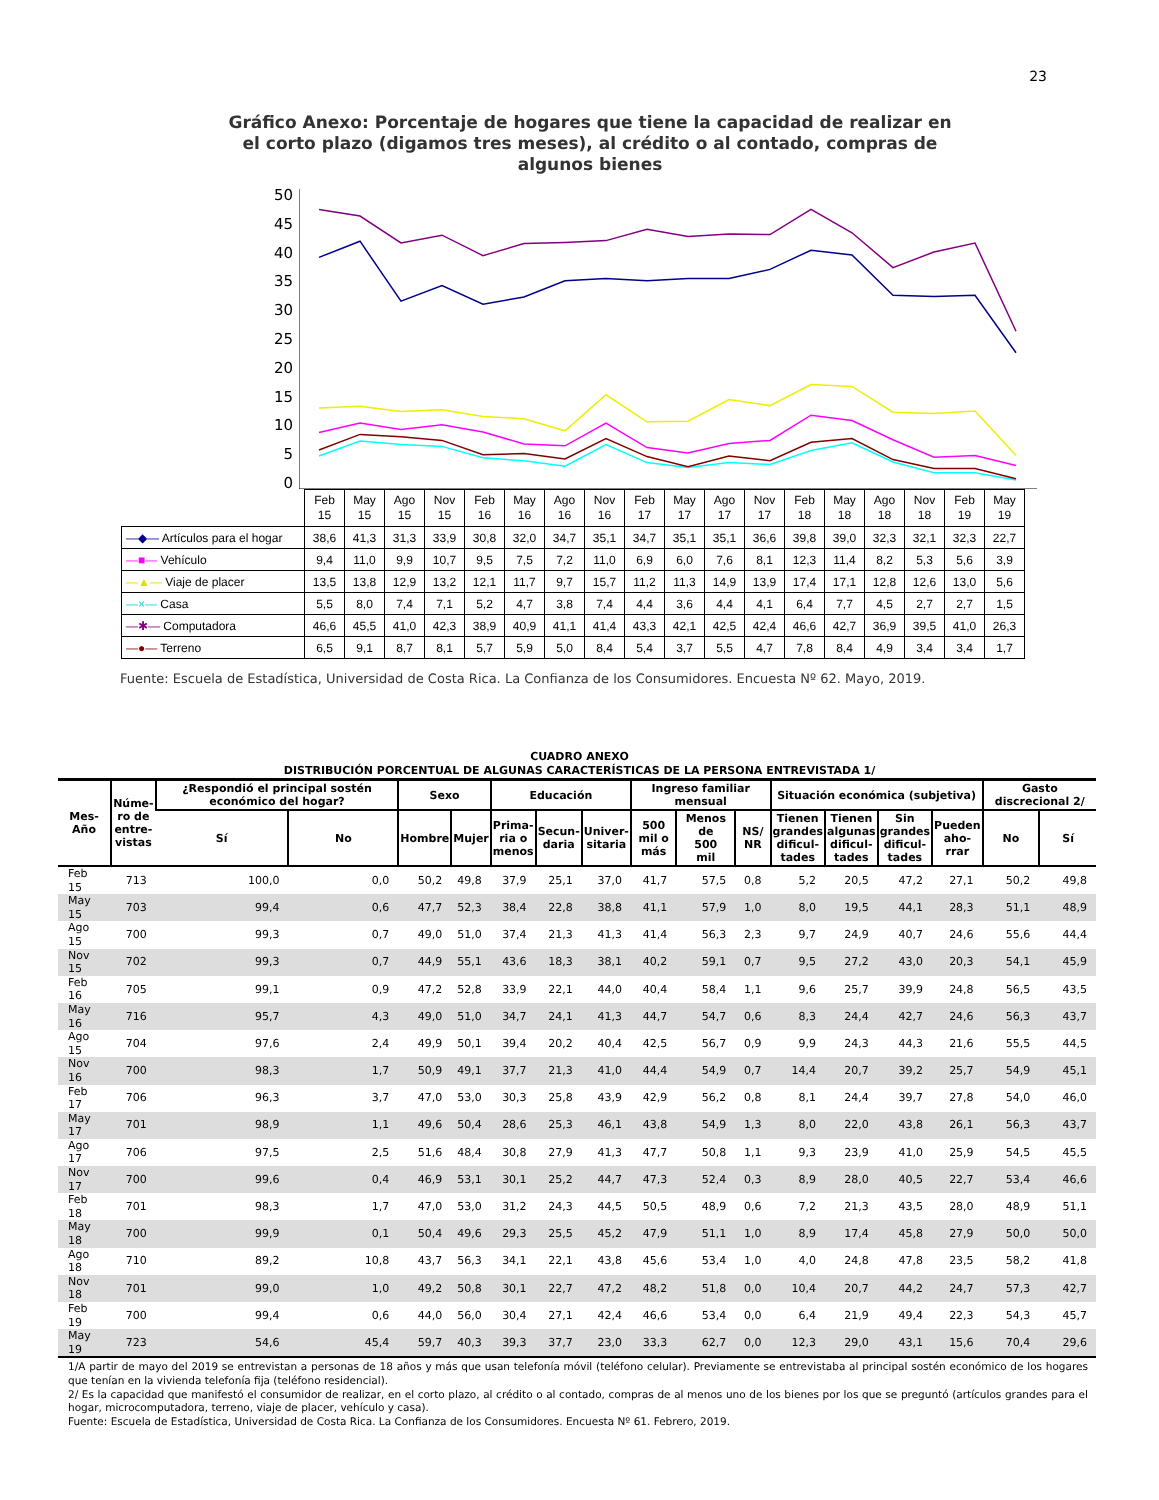23
Gráfico Anexo: Porcentaje de hogares que tiene la capacidad de realizar en el corto plazo (digamos tres meses), al crédito o al contado, compras de algunos bienes
50
45
40
35
30
25
20
15
10
5
0
| | Feb 15 | May 15 | Ago 15 | Nov 15 | Feb 16 | May 16 | Ago 16 | Nov 16 | Feb 17 | May 17 | Ago 17 | Nov 17 | Feb 18 | May 18 | Ago 18 | Nov 18 | Feb 19 | May 19 |
| —◆— Artículos para el hogar | 38,6 | 41,3 | 31,3 | 33,9 | 30,8 | 32,0 | 34,7 | 35,1 | 34,7 | 35,1 | 35,1 | 36,6 | 39,8 | 39,0 | 32,3 | 32,1 | 32,3 | 22,7 |
| —■— Vehículo | 9,4 | 11,0 | 9,9 | 10,7 | 9,5 | 7,5 | 7,2 | 11,0 | 6,9 | 6,0 | 7,6 | 8,1 | 12,3 | 11,4 | 8,2 | 5,3 | 5,6 | 3,9 |
| —▲— Viaje de placer | 13,5 | 13,8 | 12,9 | 13,2 | 12,1 | 11,7 | 9,7 | 15,7 | 11,2 | 11,3 | 14,9 | 13,9 | 17,4 | 17,1 | 12,8 | 12,6 | 13,0 | 5,6 |
| —×— Casa | 5,5 | 8,0 | 7,4 | 7,1 | 5,2 | 4,7 | 3,8 | 7,4 | 4,4 | 3,6 | 4,4 | 4,1 | 6,4 | 7,7 | 4,5 | 2,7 | 2,7 | 1,5 |
| —✱— Computadora | 46,6 | 45,5 | 41,0 | 42,3 | 38,9 | 40,9 | 41,1 | 41,4 | 43,3 | 42,1 | 42,5 | 42,4 | 46,6 | 42,7 | 36,9 | 39,5 | 41,0 | 26,3 |
| —●— Terreno | 6,5 | 9,1 | 8,7 | 8,1 | 5,7 | 5,9 | 5,0 | 8,4 | 5,4 | 3,7 | 5,5 | 4,7 | 7,8 | 8,4 | 4,9 | 3,4 | 3,4 | 1,7 |
Fuente: Escuela de Estadística, Universidad de Costa Rica. La Confianza de los Consumidores. Encuesta Nº 62. Mayo, 2019.
CUADRO ANEXO
DISTRIBUCIÓN PORCENTUAL DE ALGUNAS CARACTERÍSTICAS DE LA PERSONA ENTREVISTADA 1/
| Mes- Año | Núme- ro de entre- vistas | ¿Respondió el principal sostén económico del hogar? | | Sexo | | Educación | | | Ingreso familiar mensual | | | Situación económica (subjetiva) | | | | Gasto discrecional 2/ | |
| --- | --- | --- | --- | --- | --- | --- | --- | --- | --- | --- | --- | --- | --- | --- | --- | --- | --- |
| | | Sí | No | Hombre | Mujer | Prima- ria o menos | Secun- daria | Univer- sitaria | 500 mil o más | Menos de 500 mil | NS/ NR | Tienen grandes dificul- tades | Tienen algunas dificul- tades | Sin grandes dificul- tades | Pueden aho- rrar | No | Sí |
| Feb 15 | 713 | 100,0 | 0,0 | 50,2 | 49,8 | 37,9 | 25,1 | 37,0 | 41,7 | 57,5 | 0,8 | 5,2 | 20,5 | 47,2 | 27,1 | 50,2 | 49,8 |
| May 15 | 703 | 99,4 | 0,6 | 47,7 | 52,3 | 38,4 | 22,8 | 38,8 | 41,1 | 57,9 | 1,0 | 8,0 | 19,5 | 44,1 | 28,3 | 51,1 | 48,9 |
| Ago 15 | 700 | 99,3 | 0,7 | 49,0 | 51,0 | 37,4 | 21,3 | 41,3 | 41,4 | 56,3 | 2,3 | 9,7 | 24,9 | 40,7 | 24,6 | 55,6 | 44,4 |
| Nov 15 | 702 | 99,3 | 0,7 | 44,9 | 55,1 | 43,6 | 18,3 | 38,1 | 40,2 | 59,1 | 0,7 | 9,5 | 27,2 | 43,0 | 20,3 | 54,1 | 45,9 |
| Feb 16 | 705 | 99,1 | 0,9 | 47,2 | 52,8 | 33,9 | 22,1 | 44,0 | 40,4 | 58,4 | 1,1 | 9,6 | 25,7 | 39,9 | 24,8 | 56,5 | 43,5 |
| May 16 | 716 | 95,7 | 4,3 | 49,0 | 51,0 | 34,7 | 24,1 | 41,3 | 44,7 | 54,7 | 0,6 | 8,3 | 24,4 | 42,7 | 24,6 | 56,3 | 43,7 |
| Ago 15 | 704 | 97,6 | 2,4 | 49,9 | 50,1 | 39,4 | 20,2 | 40,4 | 42,5 | 56,7 | 0,9 | 9,9 | 24,3 | 44,3 | 21,6 | 55,5 | 44,5 |
| Nov 16 | 700 | 98,3 | 1,7 | 50,9 | 49,1 | 37,7 | 21,3 | 41,0 | 44,4 | 54,9 | 0,7 | 14,4 | 20,7 | 39,2 | 25,7 | 54,9 | 45,1 |
| Feb 17 | 706 | 96,3 | 3,7 | 47,0 | 53,0 | 30,3 | 25,8 | 43,9 | 42,9 | 56,2 | 0,8 | 8,1 | 24,4 | 39,7 | 27,8 | 54,0 | 46,0 |
| May 17 | 701 | 98,9 | 1,1 | 49,6 | 50,4 | 28,6 | 25,3 | 46,1 | 43,8 | 54,9 | 1,3 | 8,0 | 22,0 | 43,8 | 26,1 | 56,3 | 43,7 |
| Ago 17 | 706 | 97,5 | 2,5 | 51,6 | 48,4 | 30,8 | 27,9 | 41,3 | 47,7 | 50,8 | 1,1 | 9,3 | 23,9 | 41,0 | 25,9 | 54,5 | 45,5 |
| Nov 17 | 700 | 99,6 | 0,4 | 46,9 | 53,1 | 30,1 | 25,2 | 44,7 | 47,3 | 52,4 | 0,3 | 8,9 | 28,0 | 40,5 | 22,7 | 53,4 | 46,6 |
| Feb 18 | 701 | 98,3 | 1,7 | 47,0 | 53,0 | 31,2 | 24,3 | 44,5 | 50,5 | 48,9 | 0,6 | 7,2 | 21,3 | 43,5 | 28,0 | 48,9 | 51,1 |
| May 18 | 700 | 99,9 | 0,1 | 50,4 | 49,6 | 29,3 | 25,5 | 45,2 | 47,9 | 51,1 | 1,0 | 8,9 | 17,4 | 45,8 | 27,9 | 50,0 | 50,0 |
| Ago 18 | 710 | 89,2 | 10,8 | 43,7 | 56,3 | 34,1 | 22,1 | 43,8 | 45,6 | 53,4 | 1,0 | 4,0 | 24,8 | 47,8 | 23,5 | 58,2 | 41,8 |
| Nov 18 | 701 | 99,0 | 1,0 | 49,2 | 50,8 | 30,1 | 22,7 | 47,2 | 48,2 | 51,8 | 0,0 | 10,4 | 20,7 | 44,2 | 24,7 | 57,3 | 42,7 |
| Feb 19 | 700 | 99,4 | 0,6 | 44,0 | 56,0 | 30,4 | 27,1 | 42,4 | 46,6 | 53,4 | 0,0 | 6,4 | 21,9 | 49,4 | 22,3 | 54,3 | 45,7 |
| May 19 | 723 | 54,6 | 45,4 | 59,7 | 40,3 | 39,3 | 37,7 | 23,0 | 33,3 | 62,7 | 0,0 | 12,3 | 29,0 | 43,1 | 15,6 | 70,4 | 29,6 |
1/A partir de mayo del 2019 se entrevistan a personas de 18 años y más que usan telefonía móvil (teléfono celular). Previamente se entrevistaba al principal sostén económico de los hogares que tenían en la vivienda telefonía fija (teléfono residencial).
2/ Es la capacidad que manifestó el consumidor de realizar, en el corto plazo, al crédito o al contado, compras de al menos uno de los bienes por los que se preguntó (artículos grandes para el hogar, microcomputadora, terreno, viaje de placer, vehículo y casa).
Fuente: Escuela de Estadística, Universidad de Costa Rica. La Confianza de los Consumidores. Encuesta Nº 61. Febrero, 2019.